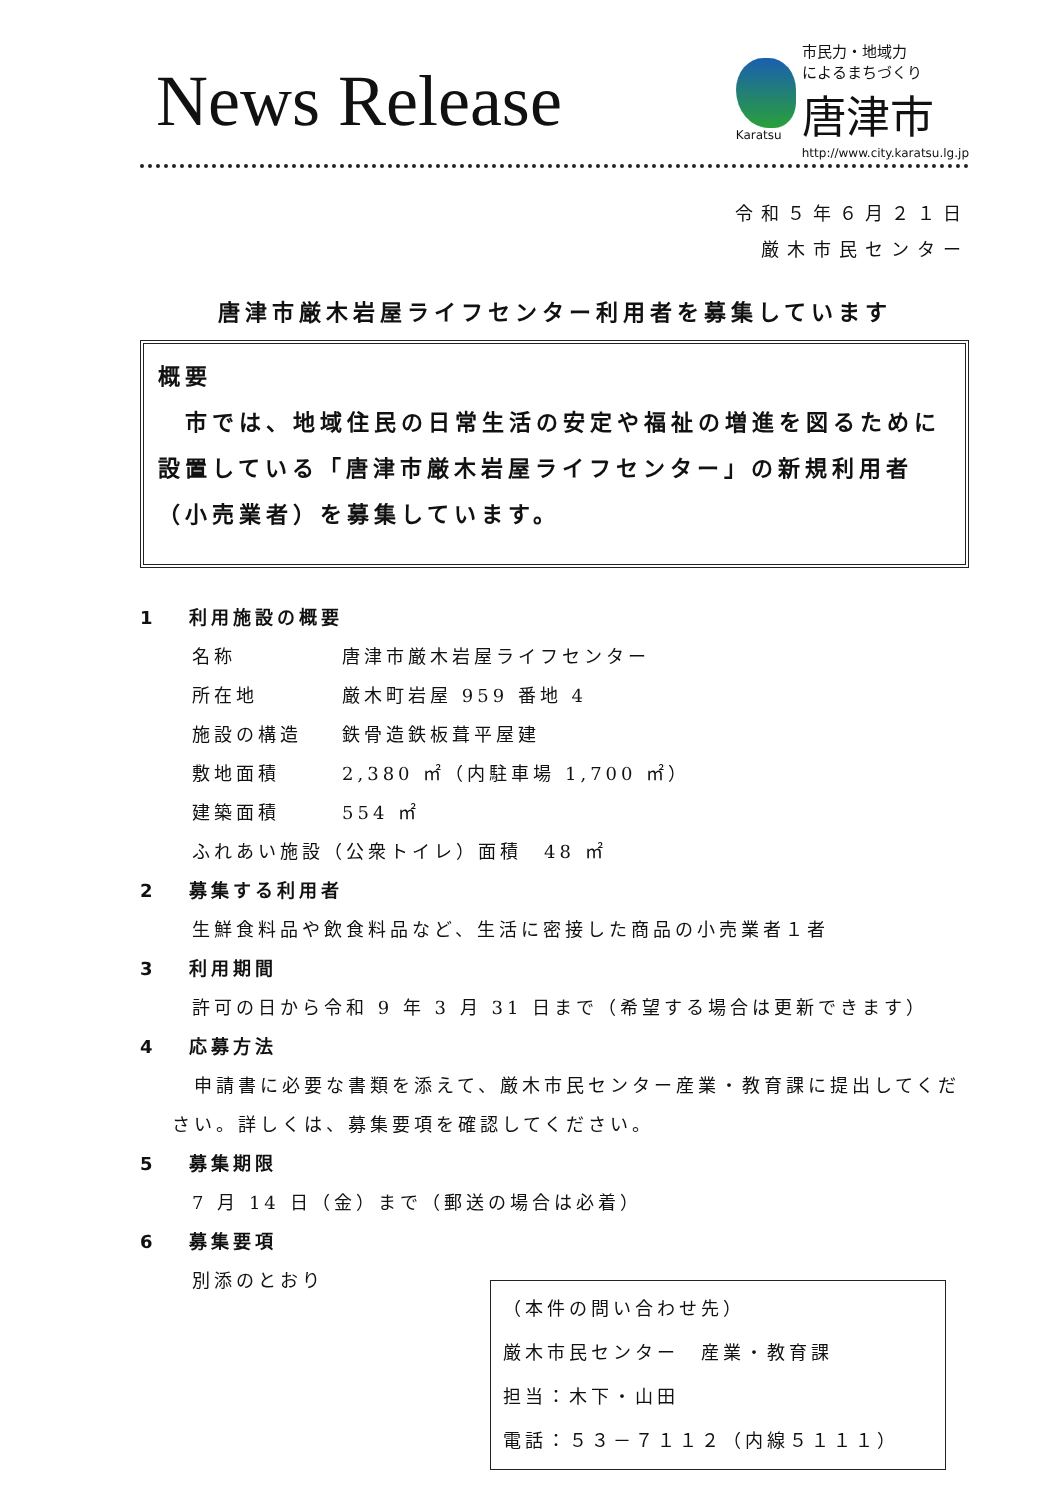News Release
Karatsu
市民力・地域力
によるまちづくり
唐津市
http://www.city.karatsu.lg.jp
令和５年６月２１日
厳木市民センター
唐津市厳木岩屋ライフセンター利用者を募集しています
概要
　市では、地域住民の日常生活の安定や福祉の増進を図るために設置している「唐津市厳木岩屋ライフセンター」の新規利用者（小売業者）を募集しています。
1　 利用施設の概要
名称 唐津市厳木岩屋ライフセンター
所在地 厳木町岩屋 959 番地 4
施設の構造 鉄骨造鉄板葺平屋建
敷地面積 2,380 ㎡（内駐車場 1,700 ㎡）
建築面積 554 ㎡
ふれあい施設（公衆トイレ）面積　48 ㎡
2　 募集する利用者
生鮮食料品や飲食料品など、生活に密接した商品の小売業者１者
3　 利用期間
許可の日から令和 9 年 3 月 31 日まで（希望する場合は更新できます）
4　 応募方法
　申請書に必要な書類を添えて、厳木市民センター産業・教育課に提出してください。詳しくは、募集要項を確認してください。
5　 募集期限
7 月 14 日（金）まで（郵送の場合は必着）
6　 募集要項
別添のとおり
（本件の問い合わせ先）
厳木市民センター　産業・教育課
担当：木下・山田
電話：５３－７１１２（内線５１１１）